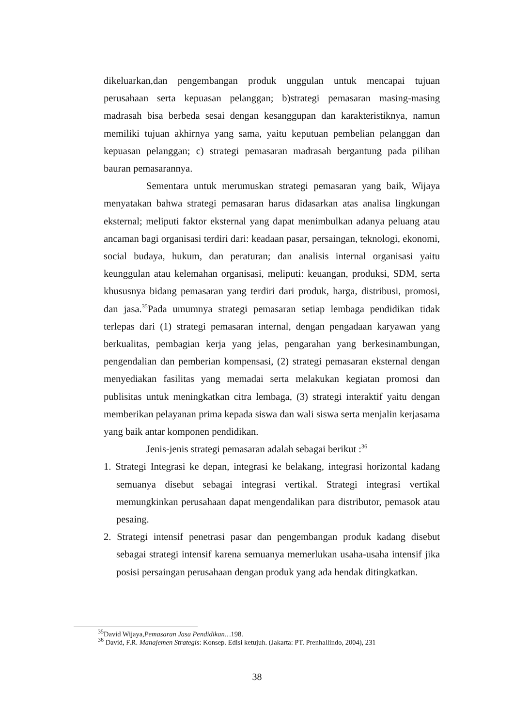dikeluarkan,dan pengembangan produk unggulan untuk mencapai tujuan perusahaan serta kepuasan pelanggan; b)strategi pemasaran masing-masing madrasah bisa berbeda sesai dengan kesanggupan dan karakteristiknya, namun memiliki tujuan akhirnya yang sama, yaitu keputuan pembelian pelanggan dan kepuasan pelanggan; c) strategi pemasaran madrasah bergantung pada pilihan bauran pemasarannya.
Sementara untuk merumuskan strategi pemasaran yang baik, Wijaya menyatakan bahwa strategi pemasaran harus didasarkan atas analisa lingkungan eksternal; meliputi faktor eksternal yang dapat menimbulkan adanya peluang atau ancaman bagi organisasi terdiri dari: keadaan pasar, persaingan, teknologi, ekonomi, social budaya, hukum, dan peraturan; dan analisis internal organisasi yaitu keunggulan atau kelemahan organisasi, meliputi: keuangan, produksi, SDM, serta khususnya bidang pemasaran yang terdiri dari produk, harga, distribusi, promosi, dan jasa.<sup>35</sup>Pada umumnya strategi pemasaran setiap lembaga pendidikan tidak terlepas dari (1) strategi pemasaran internal, dengan pengadaan karyawan yang berkualitas, pembagian kerja yang jelas, pengarahan yang berkesinambungan, pengendalian dan pemberian kompensasi, (2) strategi pemasaran eksternal dengan menyediakan fasilitas yang memadai serta melakukan kegiatan promosi dan publisitas untuk meningkatkan citra lembaga, (3) strategi interaktif yaitu dengan memberikan pelayanan prima kepada siswa dan wali siswa serta menjalin kerjasama yang baik antar komponen pendidikan.
Jenis-jenis strategi pemasaran adalah sebagai berikut :<sup>36</sup>
1. Strategi Integrasi ke depan, integrasi ke belakang, integrasi horizontal kadang semuanya disebut sebagai integrasi vertikal. Strategi integrasi vertikal memungkinkan perusahaan dapat mengendalikan para distributor, pemasok atau pesaing.
2. Strategi intensif penetrasi pasar dan pengembangan produk kadang disebut sebagai strategi intensif karena semuanya memerlukan usaha-usaha intensif jika posisi persaingan perusahaan dengan produk yang ada hendak ditingkatkan.
<sup>35</sup> David Wijaya,Pemasaran Jasa Pendidikan…198.
<sup>36</sup> David, F.R. Manajemen Strategis: Konsep. Edisi ketujuh. (Jakarta: PT. Prenhallindo, 2004), 231
38